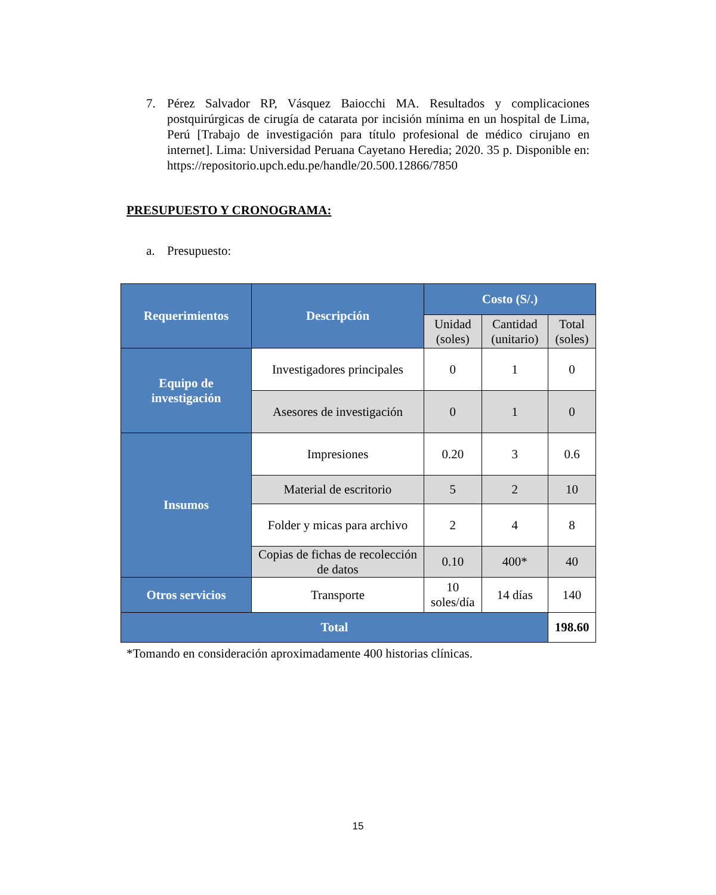7. Pérez Salvador RP, Vásquez Baiocchi MA. Resultados y complicaciones postquirúrgicas de cirugía de catarata por incisión mínima en un hospital de Lima, Perú [Trabajo de investigación para título profesional de médico cirujano en internet]. Lima: Universidad Peruana Cayetano Heredia; 2020. 35 p. Disponible en: https://repositorio.upch.edu.pe/handle/20.500.12866/7850
PRESUPUESTO Y CRONOGRAMA:
a. Presupuesto:
| Requerimientos | Descripción | Costo (S/.) | | |
| --- | --- | --- | --- | --- |
| | | Unidad (soles) | Cantidad (unitario) | Total (soles) |
| Equipo de investigación | Investigadores principales | 0 | 1 | 0 |
| | Asesores de investigación | 0 | 1 | 0 |
| Insumos | Impresiones | 0.20 | 3 | 0.6 |
| | Material de escritorio | 5 | 2 | 10 |
| | Folder y micas para archivo | 2 | 4 | 8 |
| | Copias de fichas de recolección de datos | 0.10 | 400* | 40 |
| Otros servicios | Transporte | 10 soles/día | 14 días | 140 |
| Total | | | | 198.60 |
*Tomando en consideración aproximadamente 400 historias clínicas.
15